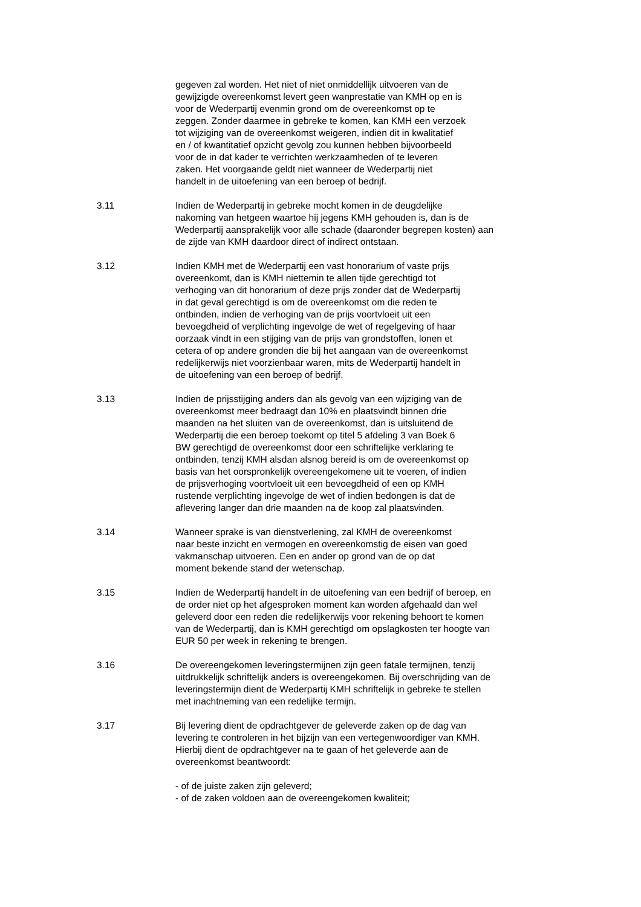gegeven zal worden. Het niet of niet onmiddellijk uitvoeren van de
gewijzigde overeenkomst levert geen wanprestatie van KMH op en is
voor de Wederpartij evenmin grond om de overeenkomst op te
zeggen. Zonder daarmee in gebreke te komen, kan KMH een verzoek
tot wijziging van de overeenkomst weigeren, indien dit in kwalitatief
en / of kwantitatief opzicht gevolg zou kunnen hebben bijvoorbeeld
voor de in dat kader te verrichten werkzaamheden of te leveren
zaken. Het voorgaande geldt niet wanneer de Wederpartij niet
handelt in de uitoefening van een beroep of bedrijf.
3.11 Indien de Wederpartij in gebreke mocht komen in de deugdelijke
nakoming van hetgeen waartoe hij jegens KMH gehouden is, dan is de
Wederpartij aansprakelijk voor alle schade (daaronder begrepen kosten) aan
de zijde van KMH daardoor direct of indirect ontstaan.
3.12 Indien KMH met de Wederpartij een vast honorarium of vaste prijs
overeenkomt, dan is KMH niettemin te allen tijde gerechtigd tot
verhoging van dit honorarium of deze prijs zonder dat de Wederpartij
in dat geval gerechtigd is om de overeenkomst om die reden te
ontbinden, indien de verhoging van de prijs voortvloeit uit een
bevoegdheid of verplichting ingevolge de wet of regelgeving of haar
oorzaak vindt in een stijging van de prijs van grondstoffen, lonen et
cetera of op andere gronden die bij het aangaan van de overeenkomst
redelijkerwijs niet voorzienbaar waren, mits de Wederpartij handelt in
de uitoefening van een beroep of bedrijf.
3.13 Indien de prijsstijging anders dan als gevolg van een wijziging van de
overeenkomst meer bedraagt dan 10% en plaatsvindt binnen drie
maanden na het sluiten van de overeenkomst, dan is uitsluitend de
Wederpartij die een beroep toekomt op titel 5 afdeling 3 van Boek 6
BW gerechtigd de overeenkomst door een schriftelijke verklaring te
ontbinden, tenzij KMH alsdan alsnog bereid is om de overeenkomst op
basis van het oorspronkelijk overeengekomene uit te voeren, of indien
de prijsverhoging voortvloeit uit een bevoegdheid of een op KMH
rustende verplichting ingevolge de wet of indien bedongen is dat de
aflevering langer dan drie maanden na de koop zal plaatsvinden.
3.14 Wanneer sprake is van dienstverlening, zal KMH de overeenkomst
naar beste inzicht en vermogen en overeenkomstig de eisen van goed
vakmanschap uitvoeren. Een en ander op grond van de op dat
moment bekende stand der wetenschap.
3.15 Indien de Wederpartij handelt in de uitoefening van een bedrijf of beroep, en
de order niet op het afgesproken moment kan worden afgehaald dan wel
geleverd door een reden die redelijkerwijs voor rekening behoort te komen
van de Wederpartij, dan is KMH gerechtigd om opslagkosten ter hoogte van
EUR 50 per week in rekening te brengen.
3.16 De overeengekomen leveringstermijnen zijn geen fatale termijnen, tenzij
uitdrukkelijk schriftelijk anders is overeengekomen. Bij overschrijding van de
leveringstermijn dient de Wederpartij KMH schriftelijk in gebreke te stellen
met inachtneming van een redelijke termijn.
3.17 Bij levering dient de opdrachtgever de geleverde zaken op de dag van
levering te controleren in het bijzijn van een vertegenwoordiger van KMH.
Hierbij dient de opdrachtgever na te gaan of het geleverde aan de
overeenkomst beantwoordt:
- of de juiste zaken zijn geleverd;
- of de zaken voldoen aan de overeengekomen kwaliteit;